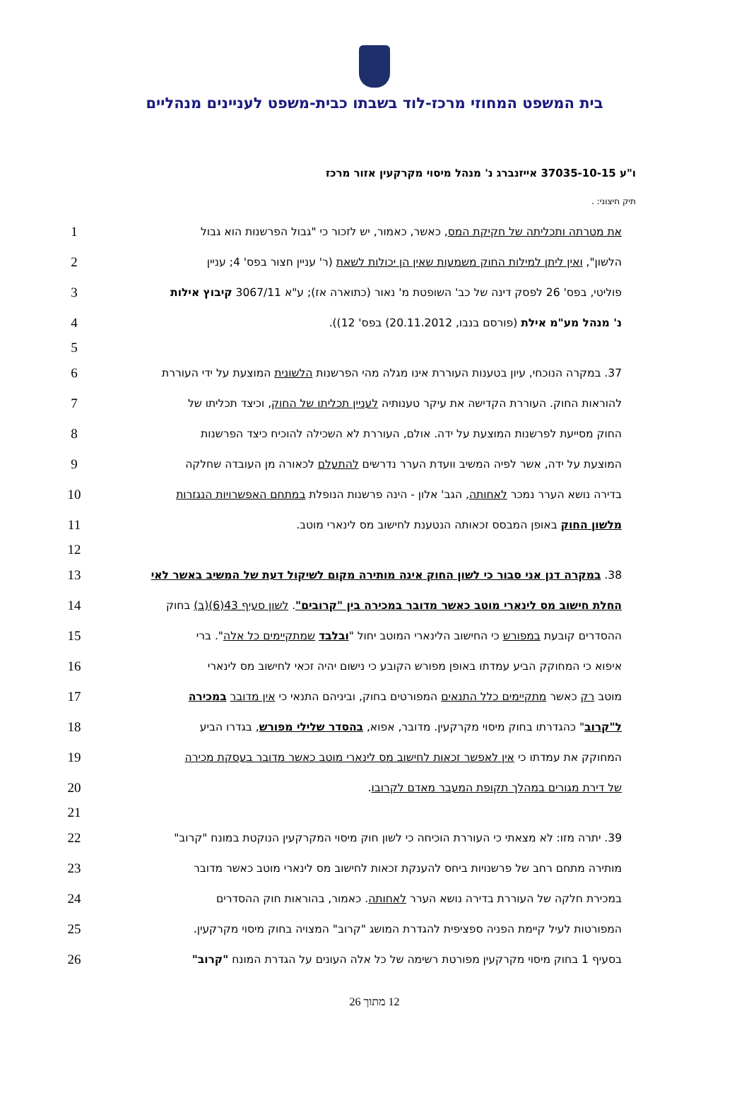בית המשפט המחוזי מרכז-לוד בשבתו כבית-משפט לעניינים מנהליים
ו"ע 37035-10-15 אייזנברג נ' מנהל מיסוי מקרקעין אזור מרכז
תיק חיצוני: .
1 את מטרתה ותכליתה של חקיקת המס, כאשר, כאמור, יש לזכור כי "גבול הפרשנות הוא גבול
2 הלשון", ואין ליתן למילות החוק משמעות שאין הן יכולות לשאת (ר' עניין חצור בפס' 4; עניין
3 פוליטי, בפס' 26 לפסק דינה של כב' השופטת מ' נאור (כתוארה אז); ע"א 3067/11 קיבוץ אילות
4 נ' מנהל מע"מ אילת (פורסם בנבו, 20.11.2012) בפס' 12)).
5
6 37. במקרה הנוכחי, עיון בטענות העוררת אינו מגלה מהי הפרשנות הלשונית המוצעת על ידי העוררת
7 להוראות החוק. העוררת הקדישה את עיקר טענותיה לעניין תכליתו של החוק, וכיצד תכליתו של
8 החוק מסייעת לפרשנות המוצעת על ידה. אולם, העוררת לא השכילה להוכיח כיצד הפרשנות
9 המוצעת על ידה, אשר לפיה המשיב וועדת הערר נדרשים להתעלם לכאורה מן העובדה שחלקה
10 בדירה נושא הערר נמכר לאחותה, הגב' אלון - הינה פרשנות הנופלת במתחם האפשרויות הנגזרות
11 מלשון החוק באופן המבסס זכאותה הנטענת לחישוב מס לינארי מוטב.
12
13 38. במקרה דנן אני סבור כי לשון החוק אינה מותירה מקום לשיקול דעת של המשיב באשר לאי
14 החלת חישוב מס לינארי מוטב כאשר מדובר במכירה בין "קרובים". לשון סעיף 43(6)(ב) בחוק
15 ההסדרים קובעת במפורש כי החישוב הלינארי המוטב יחול "ובלבד שמתקיימים כל אלה". ברי
16 איפוא כי המחוקק הביע עמדתו באופן מפורש הקובע כי נישום יהיה זכאי לחישוב מס לינארי
17 מוטב רק כאשר מתקיימים כלל התנאים המפורטים בחוק, וביניהם התנאי כי אין מדובר במכירה
18 ל"קרוב" כהגדרתו בחוק מיסוי מקרקעין. מדובר, אפוא, בהסדר שלילי מפורש, בגדרו הביע
19 המחוקק את עמדתו כי אין לאפשר זכאות לחישוב מס לינארי מוטב כאשר מדובר בעסקת מכירה
20 של דירת מגורים במהלך תקופת המעבר מאדם לקרובו.
21
22 39. יתרה מזו: לא מצאתי כי העוררת הוכיחה כי לשון חוק מיסוי המקרקעין הנוקטת במונח "קרוב"
23 מותירה מתחם רחב של פרשנויות ביחס להענקת זכאות לחישוב מס לינארי מוטב כאשר מדובר
24 במכירת חלקה של העוררת בדירה נושא הערר לאחותה. כאמור, בהוראות חוק ההסדרים
25 המפורטות לעיל קיימת הפניה ספציפית להגדרת המושג "קרוב" המצויה בחוק מיסוי מקרקעין.
26 בסעיף 1 בחוק מיסוי מקרקעין מפורטת רשימה של כל אלה העונים על הגדרת המונח "קרוב"
12 מתוך 26